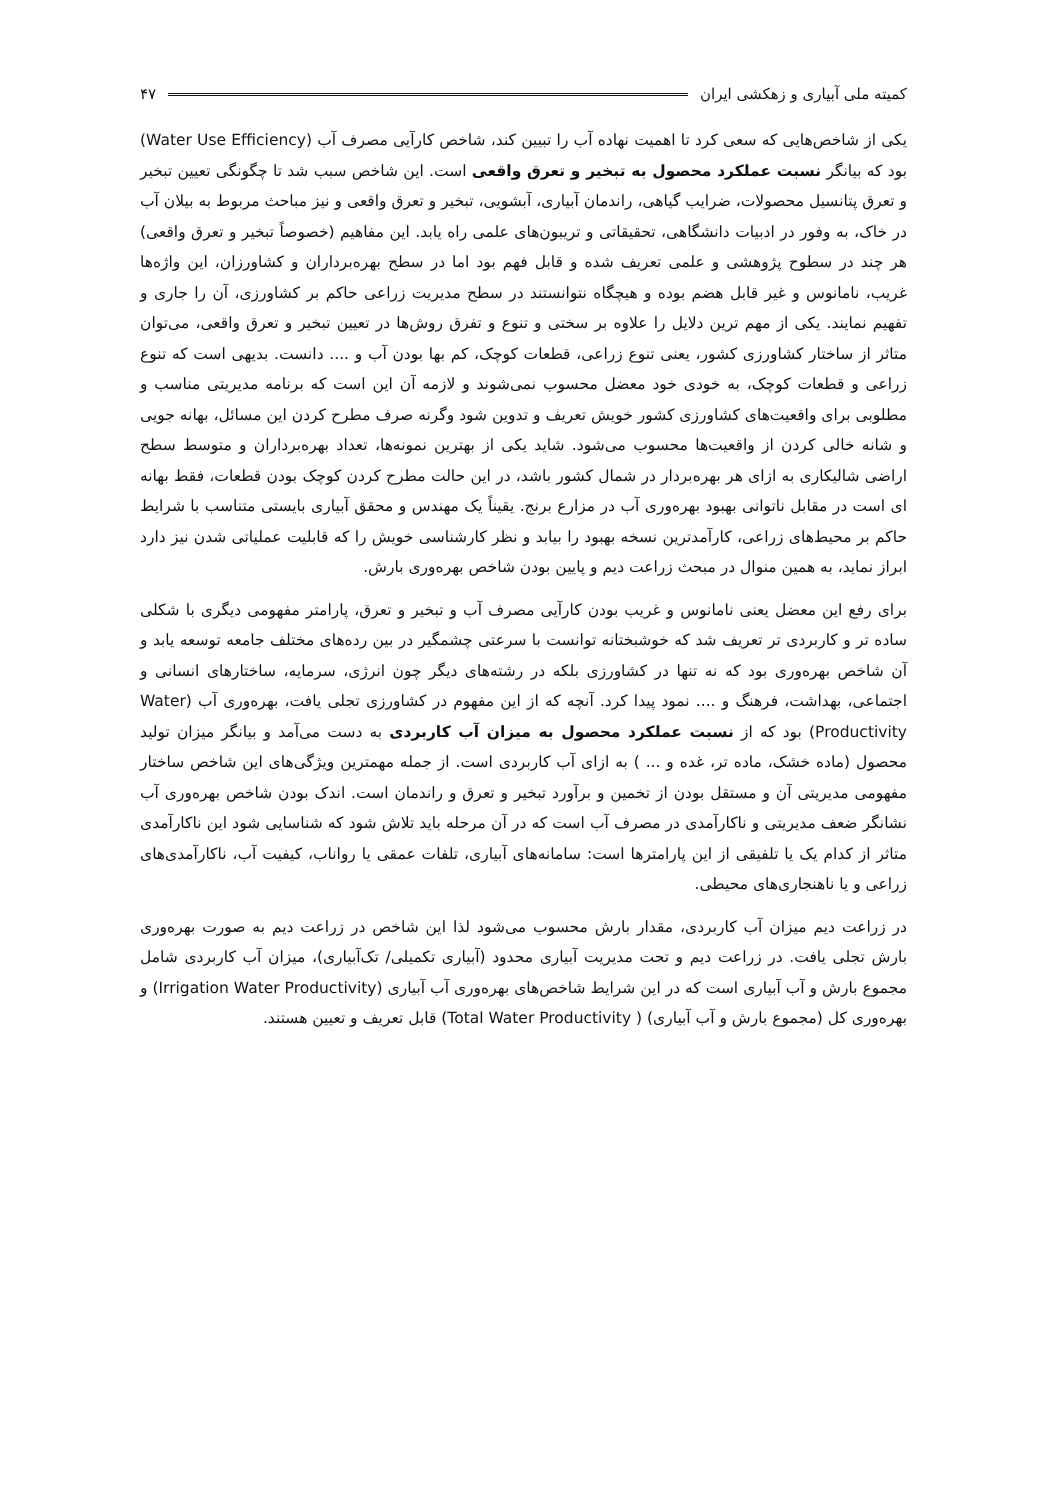کمیته ملی آبیاری و زهکشی ایران ۴۷
یکی از شاخص‌هایی که سعی کرد تا اهمیت نهاده آب را تبیین کند، شاخص کارآیی مصرف آب (Water Use Efficiency) بود که بیانگر نسبت عملکرد محصول به تبخیر و تعرق واقعی است. این شاخص سبب شد تا چگونگی تعیین تبخیر و تعرق پتانسیل محصولات، ضرایب گیاهی، راندمان آبیاری، آبشویی، تبخیر و تعرق واقعی و نیز مباحث مربوط به بیلان آب در خاک، به وفور در ادبیات دانشگاهی، تحقیقاتی و تریبون‌های علمی راه یابد. این مفاهیم (خصوصاً تبخیر و تعرق واقعی) هر چند در سطوح پژوهشی و علمی تعریف شده و قابل فهم بود اما در سطح بهره‌برداران و کشاورزان، این واژه‌ها غریب، نامانوس و غیر قابل هضم بوده و هیچگاه نتوانستند در سطح مدیریت زراعی حاکم بر کشاورزی، آن را جاری و تفهیم نمایند. یکی از مهم ترین دلایل را علاوه بر سختی و تنوع و تفرق روش‌ها در تعیین تبخیر و تعرق واقعی، می‌توان متاثر از ساختار کشاورزی کشور، یعنی تنوع زراعی، قطعات کوچک، کم بها بودن آب و .... دانست. بدیهی است که تنوع زراعی و قطعات کوچک، به خودی خود معضل محسوب نمی‌شوند و لازمه آن این است که برنامه مدیریتی مناسب و مطلوبی برای واقعیت‌های کشاورزی کشور خویش تعریف و تدوین شود وگرنه صرف مطرح کردن این مسائل، بهانه جویی و شانه خالی کردن از واقعیت‌ها محسوب می‌شود. شاید یکی از بهترین نمونه‌ها، تعداد بهره‌برداران و متوسط سطح اراضی شالیکاری به ازای هر بهره‌بردار در شمال کشور باشد، در این حالت مطرح کردن کوچک بودن قطعات، فقط بهانه ای است در مقابل ناتوانی بهبود بهره‌وری آب در مزارع برنج. یقیناً یک مهندس و محقق آبیاری بایستی متناسب با شرایط حاکم بر محیط‌های زراعی، کارآمدترین نسخه بهبود را بیابد و نظر کارشناسی خویش را که قابلیت عملیاتی شدن نیز دارد ابراز نماید، به همین منوال در مبحث زراعت دیم و پایین بودن شاخص بهره‌وری بارش.
برای رفع این معضل یعنی نامانوس و غریب بودن کارآیی مصرف آب و تبخیر و تعرق، پارامتر مفهومی دیگری با شکلی ساده تر و کاربردی تر تعریف شد که خوشبختانه توانست با سرعتی چشمگیر در بین رده‌های مختلف جامعه توسعه یابد و آن شاخص بهره‌وری بود که نه تنها در کشاورزی بلکه در رشته‌های دیگر چون انرژی، سرمایه، ساختارهای انسانی و اجتماعی، بهداشت، فرهنگ و .... نمود پیدا کرد. آنچه که از این مفهوم در کشاورزی تجلی یافت، بهره‌وری آب (Water Productivity) بود که از نسبت عملکرد محصول به میزان آب کاربردی به دست می‌آمد و بیانگر میزان تولید محصول (ماده خشک، ماده تر، غده و ... ) به ازای آب کاربردی است. از جمله مهمترین ویژگی‌های این شاخص ساختار مفهومی مدیریتی آن و مستقل بودن از تخمین و برآورد تبخیر و تعرق و راندمان است. اندک بودن شاخص بهره‌وری آب نشانگر ضعف مدیریتی و ناکارآمدی در مصرف آب است که در آن مرحله باید تلاش شود که شناسایی شود این ناکارآمدی متاثر از کدام یک یا تلفیقی از این پارامترها است: سامانه‌های آبیاری، تلفات عمقی یا رواناب، کیفیت آب، ناکارآمدی‌های زراعی و یا ناهنجاری‌های محیطی.
در زراعت دیم میزان آب کاربردی، مقدار بارش محسوب می‌شود لذا این شاخص در زراعت دیم به صورت بهره‌وری بارش تجلی یافت. در زراعت دیم و تحت مدیریت آبیاری محدود (آبیاری تکمیلی/ تک‌آبیاری)، میزان آب کاربردی شامل مجموع بارش و آب آبیاری است که در این شرایط شاخص‌های بهره‌وری آب آبیاری (Irrigation Water Productivity) و بهره‌وری کل (مجموع بارش و آب آبیاری) ( Total Water Productivity) قابل تعریف و تعیین هستند.